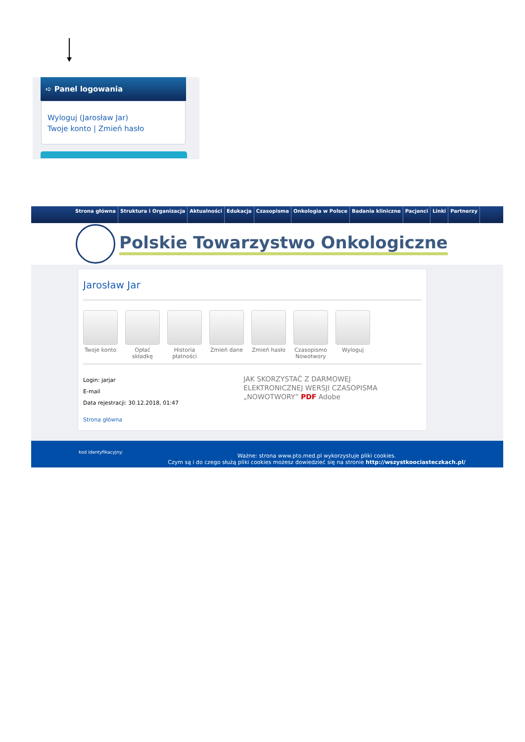➪ Panel logowania
Wyloguj (Jarosław Jar)
Twoje konto | Zmień hasło
Strona główna Struktura i Organizacja Aktualności Edukacja Czasopisma Onkologia w Polsce Badania kliniczne Pacjenci Linki Partnerzy
Polskie Towarzystwo Onkologiczne
Jarosław Jar
Twoje konto
Opłać składkę
Historia płatności
Zmień dane Zmień hasło
Czasopismo Nowotwory
Wyloguj
Login: jarjar
E-mail
Data rejestracji: 30.12.2018, 01:47
JAK SKORZYSTAĆ Z DARMOWEJ ELEKTRONICZNEJ WERSJI CZASOPISMA „NOWOTWORY” PDF Adobe
Strona główna
kod identyfikacyjny:
Ważne: strona www.pto.med.pl wykorzystuje pliki cookies.
Czym są i do czego służą pliki cookies możesz dowiedzieć się na stronie http://wszystkoociasteczkach.pl/